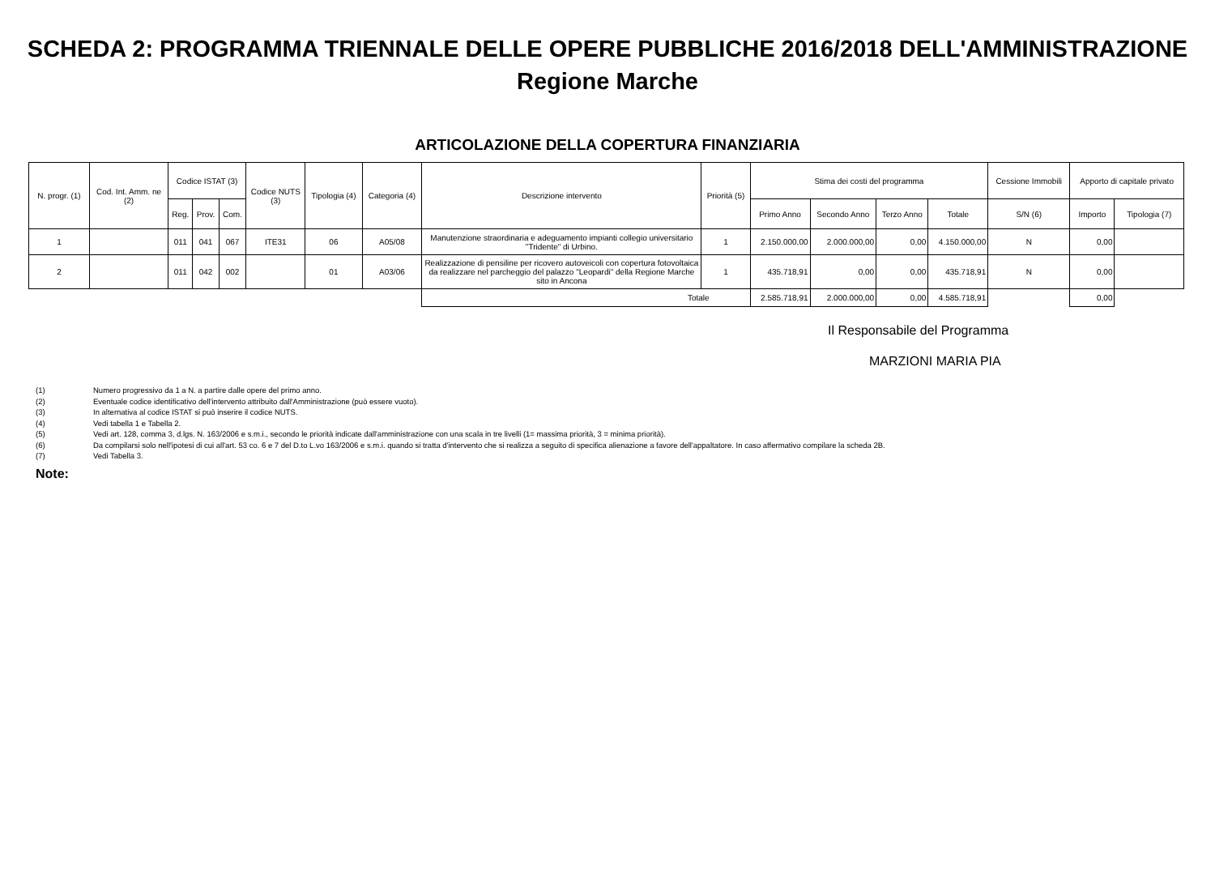SCHEDA 2: PROGRAMMA TRIENNALE DELLE OPERE PUBBLICHE 2016/2018 DELL'AMMINISTRAZIONE
Regione Marche
ARTICOLAZIONE DELLA COPERTURA FINANZIARIA
| N. progr. (1) | Cod. Int. Amm. ne (2) | Codice ISTAT (3) | | | Codice NUTS (3) | Tipologia (4) | Categoria (4) | Descrizione intervento | Priorità (5) | Stima dei costi del programma | | | | Cessione Immobili | Apporto di capitale privato | |
| --- | --- | --- | --- | --- | --- | --- | --- | --- | --- | --- | --- | --- | --- | --- | --- | --- |
| | | Reg. | Prov. | Com. | | | | | | Primo Anno | Secondo Anno | Terzo Anno | Totale | S/N (6) | Importo | Tipologia (7) |
| 1 | | 011 | 041 | 067 | ITE31 | 06 | A05/08 | Manutenzione straordinaria e adeguamento impianti collegio universitario "Tridente" di Urbino. | 1 | 2.150.000,00 | 2.000.000,00 | 0,00 | 4.150.000,00 | N | 0,00 | |
| 2 | | 011 | 042 | 002 | | 01 | A03/06 | Realizzazione di pensiline per ricovero autoveicoli con copertura fotovoltaica da realizzare nel parcheggio del palazzo "Leopardi" della Regione Marche sito in Ancona | 1 | 435.718,91 | 0,00 | 0,00 | 435.718,91 | N | 0,00 | |
| | | | | | | | | Totale | | 2.585.718,91 | 2.000.000,00 | 0,00 | 4.585.718,91 | | 0,00 | |
Il Responsabile del Programma
MARZIONI MARIA PIA
(1) Numero progressivo da 1 a N. a partire dalle opere del primo anno.
(2) Eventuale codice identificativo dell'intervento attribuito dall'Amministrazione (può essere vuoto).
(3) In alternativa al codice ISTAT si può inserire il codice NUTS.
(4) Vedi tabella 1 e Tabella 2.
(5) Vedi art. 128, comma 3, d.lgs. N. 163/2006 e s.m.i., secondo le priorità indicate dall'amministrazione con una scala in tre livelli (1= massima priorità, 3 = minima priorità).
(6) Da compilarsi solo nell'ipotesi di cui all'art. 53 co. 6 e 7 del D.to L.vo 163/2006 e s.m.i. quando si tratta d'intervento che si realizza a seguito di specifica alienazione a favore dell'appaltatore. In caso affermativo compilare la scheda 2B.
(7) Vedi Tabella 3.
Note: